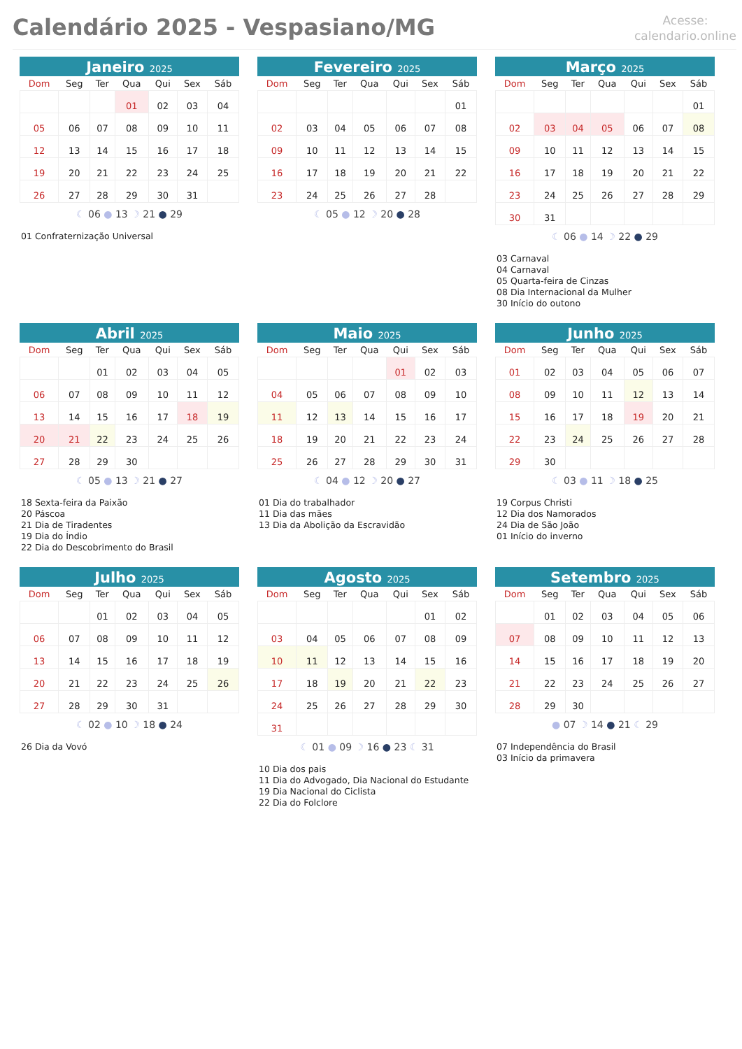Calendário 2025 - Vespasiano/MG
Acesse:
calendario.online
Janeiro 2025
| Dom | Seg | Ter | Qua | Qui | Sex | Sáb |
| --- | --- | --- | --- | --- | --- | --- |
| | | | 01 | 02 | 03 | 04 |
| 05 | 06 | 07 | 08 | 09 | 10 | 11 |
| 12 | 13 | 14 | 15 | 16 | 17 | 18 |
| 19 | 20 | 21 | 22 | 23 | 24 | 25 |
| 26 | 27 | 28 | 29 | 30 | 31 | |
☾ 06 ● 13 ☽ 21 ● 29
01 Confraternização Universal
Fevereiro 2025
| Dom | Seg | Ter | Qua | Qui | Sex | Sáb |
| --- | --- | --- | --- | --- | --- | --- |
| | | | | | | 01 |
| 02 | 03 | 04 | 05 | 06 | 07 | 08 |
| 09 | 10 | 11 | 12 | 13 | 14 | 15 |
| 16 | 17 | 18 | 19 | 20 | 21 | 22 |
| 23 | 24 | 25 | 26 | 27 | 28 | |
☾ 05 ● 12 ☽ 20 ● 28
Março 2025
| Dom | Seg | Ter | Qua | Qui | Sex | Sáb |
| --- | --- | --- | --- | --- | --- | --- |
| | | | | | | 01 |
| 02 | 03 | 04 | 05 | 06 | 07 | 08 |
| 09 | 10 | 11 | 12 | 13 | 14 | 15 |
| 16 | 17 | 18 | 19 | 20 | 21 | 22 |
| 23 | 24 | 25 | 26 | 27 | 28 | 29 |
| 30 | 31 | | | | | |
☾ 06 ● 14 ☽ 22 ● 29
03 Carnaval
04 Carnaval
05 Quarta-feira de Cinzas
08 Dia Internacional da Mulher
30 Início do outono
Abril 2025
| Dom | Seg | Ter | Qua | Qui | Sex | Sáb |
| --- | --- | --- | --- | --- | --- | --- |
| | | 01 | 02 | 03 | 04 | 05 |
| 06 | 07 | 08 | 09 | 10 | 11 | 12 |
| 13 | 14 | 15 | 16 | 17 | 18 | 19 |
| 20 | 21 | 22 | 23 | 24 | 25 | 26 |
| 27 | 28 | 29 | 30 | | | |
☾ 05 ● 13 ☽ 21 ● 27
18 Sexta-feira da Paixão
20 Páscoa
21 Dia de Tiradentes
19 Dia do Índio
22 Dia do Descobrimento do Brasil
Maio 2025
| Dom | Seg | Ter | Qua | Qui | Sex | Sáb |
| --- | --- | --- | --- | --- | --- | --- |
| | | | | 01 | 02 | 03 |
| 04 | 05 | 06 | 07 | 08 | 09 | 10 |
| 11 | 12 | 13 | 14 | 15 | 16 | 17 |
| 18 | 19 | 20 | 21 | 22 | 23 | 24 |
| 25 | 26 | 27 | 28 | 29 | 30 | 31 |
☾ 04 ● 12 ☽ 20 ● 27
01 Dia do trabalhador
11 Dia das mães
13 Dia da Abolição da Escravidão
Junho 2025
| Dom | Seg | Ter | Qua | Qui | Sex | Sáb |
| --- | --- | --- | --- | --- | --- | --- |
| 01 | 02 | 03 | 04 | 05 | 06 | 07 |
| 08 | 09 | 10 | 11 | 12 | 13 | 14 |
| 15 | 16 | 17 | 18 | 19 | 20 | 21 |
| 22 | 23 | 24 | 25 | 26 | 27 | 28 |
| 29 | 30 | | | | | |
☾ 03 ● 11 ☽ 18 ● 25
19 Corpus Christi
12 Dia dos Namorados
24 Dia de São João
01 Início do inverno
Julho 2025
| Dom | Seg | Ter | Qua | Qui | Sex | Sáb |
| --- | --- | --- | --- | --- | --- | --- |
| | | 01 | 02 | 03 | 04 | 05 |
| 06 | 07 | 08 | 09 | 10 | 11 | 12 |
| 13 | 14 | 15 | 16 | 17 | 18 | 19 |
| 20 | 21 | 22 | 23 | 24 | 25 | 26 |
| 27 | 28 | 29 | 30 | 31 | | |
☾ 02 ● 10 ☽ 18 ● 24
26 Dia da Vovó
Agosto 2025
| Dom | Seg | Ter | Qua | Qui | Sex | Sáb |
| --- | --- | --- | --- | --- | --- | --- |
| | | | | | 01 | 02 |
| 03 | 04 | 05 | 06 | 07 | 08 | 09 |
| 10 | 11 | 12 | 13 | 14 | 15 | 16 |
| 17 | 18 | 19 | 20 | 21 | 22 | 23 |
| 24 | 25 | 26 | 27 | 28 | 29 | 30 |
| 31 | | | | | | |
☾ 01 ● 09 ☽ 16 ● 23 ☾ 31
10 Dia dos pais
11 Dia do Advogado, Dia Nacional do Estudante
19 Dia Nacional do Ciclista
22 Dia do Folclore
Setembro 2025
| Dom | Seg | Ter | Qua | Qui | Sex | Sáb |
| --- | --- | --- | --- | --- | --- | --- |
| | 01 | 02 | 03 | 04 | 05 | 06 |
| 07 | 08 | 09 | 10 | 11 | 12 | 13 |
| 14 | 15 | 16 | 17 | 18 | 19 | 20 |
| 21 | 22 | 23 | 24 | 25 | 26 | 27 |
| 28 | 29 | 30 | | | | |
● 07 ☽ 14 ● 21 ☾ 29
07 Independência do Brasil
03 Início da primavera